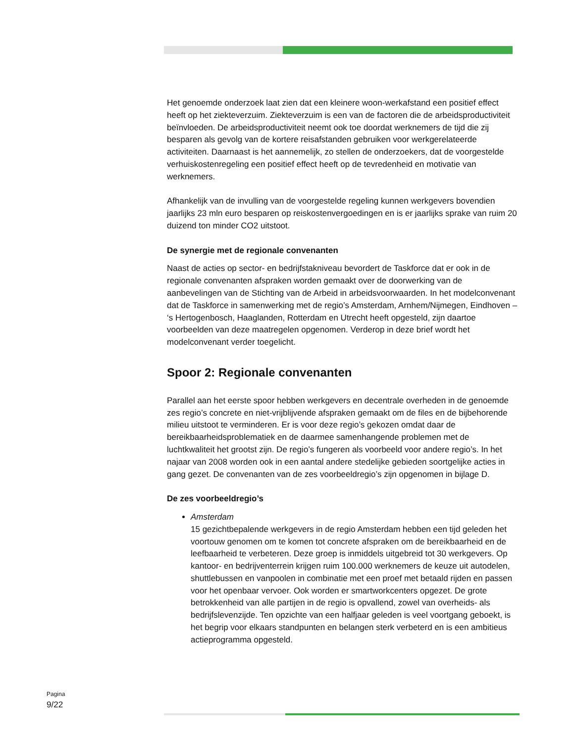Het genoemde onderzoek laat zien dat een kleinere woon-werkafstand een positief effect heeft op het ziekteverzuim. Ziekteverzuim is een van de factoren die de arbeidsproductiviteit beïnvloeden. De arbeidsproductiviteit neemt ook toe doordat werknemers de tijd die zij besparen als gevolg van de kortere reisafstanden gebruiken voor werkgerelateerde activiteiten. Daarnaast is het aannemelijk, zo stellen de onderzoekers, dat de voorgestelde verhuiskostenregeling een positief effect heeft op de tevredenheid en motivatie van werknemers.
Afhankelijk van de invulling van de voorgestelde regeling kunnen werkgevers bovendien jaarlijks 23 mln euro besparen op reiskostenvergoedingen en is er jaarlijks sprake van ruim 20 duizend ton minder CO2 uitstoot.
De synergie met de regionale convenanten
Naast de acties op sector- en bedrijfstakniveau bevordert de Taskforce dat er ook in de regionale convenanten afspraken worden gemaakt over de doorwerking van de aanbevelingen van de Stichting van de Arbeid in arbeidsvoorwaarden. In het modelconvenant dat de Taskforce in samenwerking met de regio’s Amsterdam, Arnhem/Nijmegen, Eindhoven – ‘s Hertogenbosch, Haaglanden, Rotterdam en Utrecht heeft opgesteld, zijn daartoe voorbeelden van deze maatregelen opgenomen. Verderop in deze brief wordt het modelconvenant verder toegelicht.
Spoor 2: Regionale convenanten
Parallel aan het eerste spoor hebben werkgevers en decentrale overheden in de genoemde zes regio’s concrete en niet-vrijblijvende afspraken gemaakt om de files en de bijbehorende milieu uitstoot te verminderen. Er is voor deze regio’s gekozen omdat daar de bereikbaarheidsproblematiek en de daarmee samenhangende problemen met de luchtkwaliteit het grootst zijn. De regio’s fungeren als voorbeeld voor andere regio’s. In het najaar van 2008 worden ook in een aantal andere stedelijke gebieden soortgelijke acties in gang gezet. De convenanten van de zes voorbeeldregio’s zijn opgenomen in bijlage D.
De zes voorbeeldregio’s
Amsterdam
15 gezichtbepalende werkgevers in de regio Amsterdam hebben een tijd geleden het voortouw genomen om te komen tot concrete afspraken om de bereikbaarheid en de leefbaarheid te verbeteren. Deze groep is inmiddels uitgebreid tot 30 werkgevers. Op kantoor- en bedrijventerrein krijgen ruim 100.000 werknemers de keuze uit autodelen, shuttlebussen en vanpoolen in combinatie met een proef met betaald rijden en passen voor het openbaar vervoer. Ook worden er smartworkcenters opgezet. De grote betrokkenheid van alle partijen in de regio is opvallend, zowel van overheids- als bedrijfslevenzijde. Ten opzichte van een halfjaar geleden is veel voortgang geboekt, is het begrip voor elkaars standpunten en belangen sterk verbeterd en is een ambitieus actieprogramma opgesteld.
Pagina
9/22